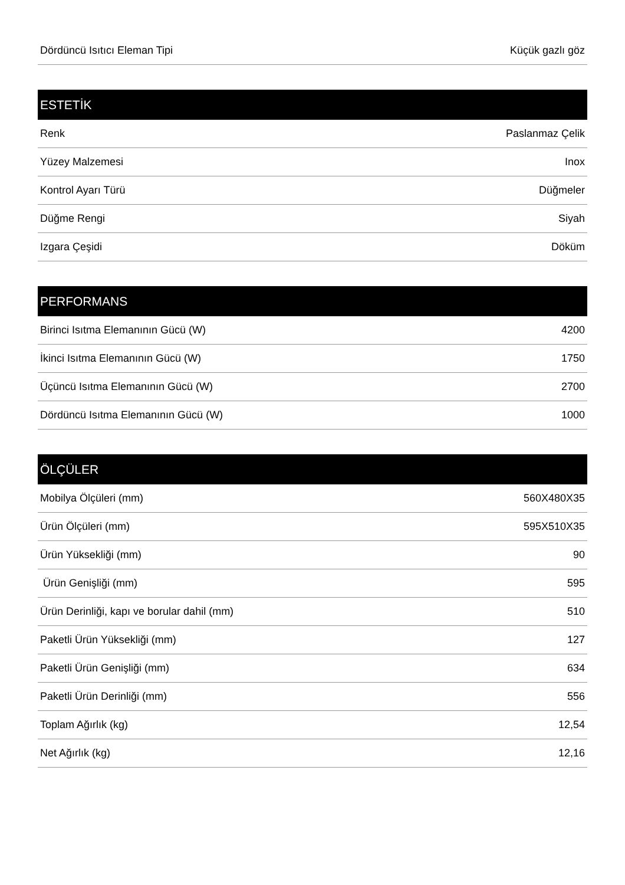| Dördüncü Isıtıcı Eleman Tipi | Küçük gazlı göz |
| ESTETİK | |
| Renk | Paslanmaz Çelik |
| Yüzey Malzemesi | Inox |
| Kontrol Ayarı Türü | Düğmeler |
| Düğme Rengi | Siyah |
| Izgara Çeşidi | Döküm |
| PERFORMANS | |
| Birinci Isıtma Elemanının Gücü (W) | 4200 |
| İkinci Isıtma Elemanının Gücü (W) | 1750 |
| Üçüncü Isıtma Elemanının Gücü (W) | 2700 |
| Dördüncü Isıtma Elemanının Gücü (W) | 1000 |
| ÖLÇÜLER | |
| Mobilya Ölçüleri (mm) | 560X480X35 |
| Ürün Ölçüleri (mm) | 595X510X35 |
| Ürün Yüksekliği (mm) | 90 |
| Ürün Genişliği (mm) | 595 |
| Ürün Derinliği, kapı ve borular dahil (mm) | 510 |
| Paketli Ürün Yüksekliği (mm) | 127 |
| Paketli Ürün Genişliği (mm) | 634 |
| Paketli Ürün Derinliği (mm) | 556 |
| Toplam Ağırlık (kg) | 12,54 |
| Net Ağırlık (kg) | 12,16 |